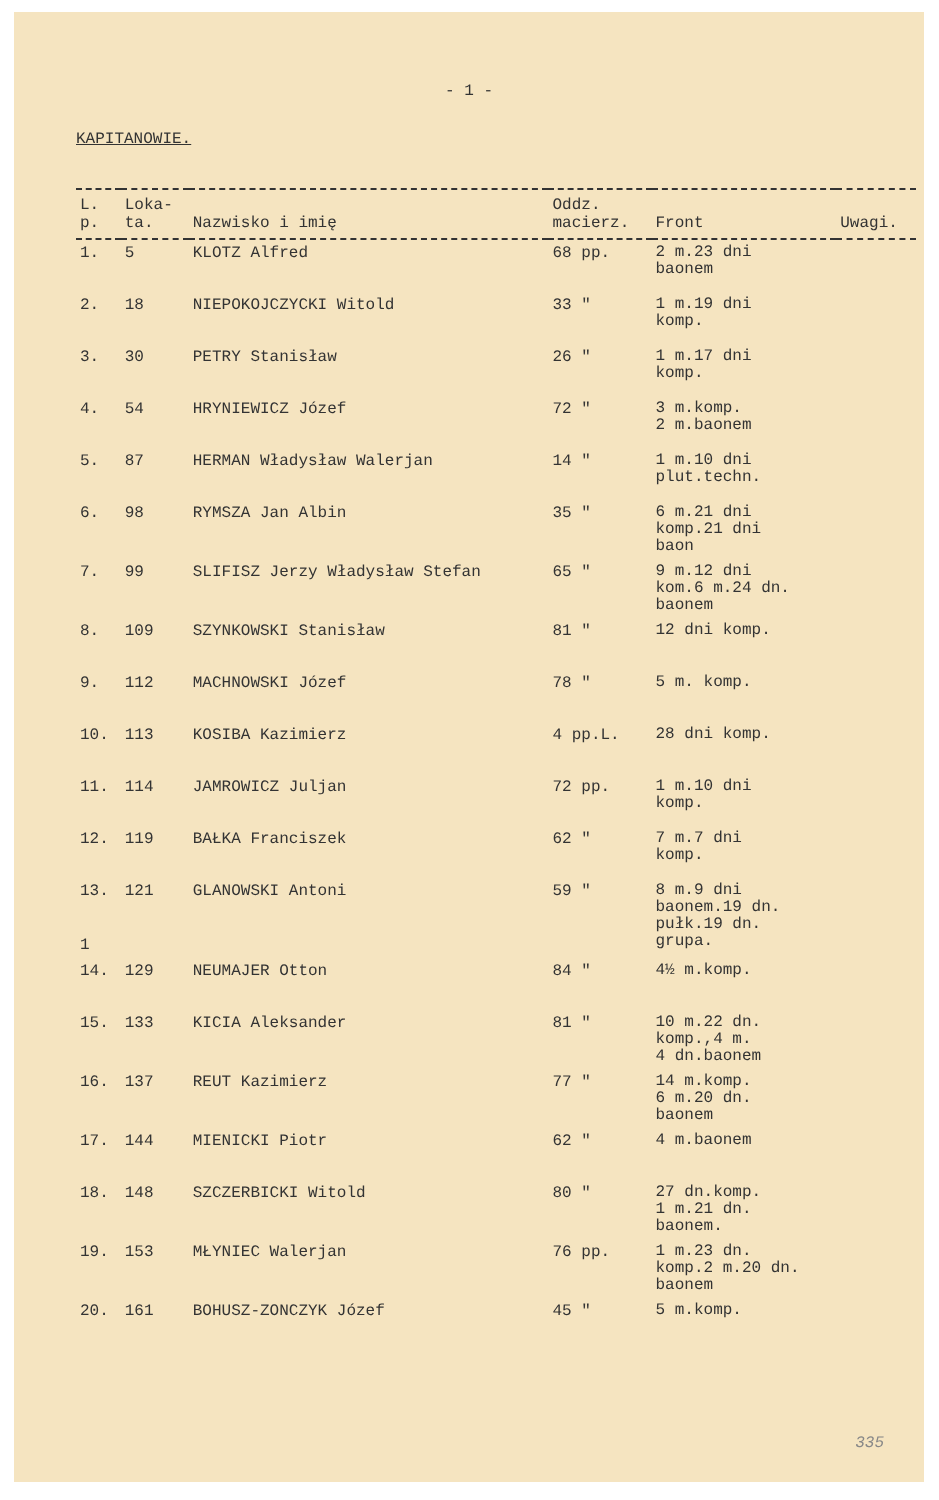- 1 -
KAPITANOWIE.
| L. p. | Loka- ta. | Nazwisko i imię | Oddz. macierz. | Front | Uwagi. |
| --- | --- | --- | --- | --- | --- |
| 1. | 5 | KLOTZ Alfred | 68 pp. | 2 m.23 dni baonem | |
| 2. | 18 | NIEPOKOJCZYCKI Witold | 33 " | 1 m.19 dni komp. | |
| 3. | 30 | PETRY Stanisław | 26 " | 1 m.17 dni komp. | |
| 4. | 54 | HRYNIEWICZ Józef | 72 " | 3 m.komp. 2 m.baonem | |
| 5. | 87 | HERMAN Władysław Walerjan | 14 " | 1 m.10 dni plut.techn. | |
| 6. | 98 | RYMSZA Jan Albin | 35 " | 6 m.21 dni komp.21 dni baon | |
| 7. | 99 | SLIFISZ Jerzy Władysław Stefan | 65 " | 9 m.12 dni kom.6 m.24 dn. baonem | |
| 8. | 109 | SZYNKOWSKI Stanisław | 81 " | 12 dni komp. | |
| 9. | 112 | MACHNOWSKI Józef | 78 " | 5 m. komp. | |
| 10. | 113 | KOSIBA Kazimierz | 4 pp.L. | 28 dni komp. | |
| 11. | 114 | JAMROWICZ Juljan | 72 pp. | 1 m.10 dni komp. | |
| 12. | 119 | BAŁKA Franciszek | 62 " | 7 m.7 dni komp. | |
| 13. 1 | 121 | GLANOWSKI Antoni | 59 " | 8 m.9 dni baonem.19 dn. pułk.19 dn. grupa. | |
| 14. | 129 | NEUMAJER Otton | 84 " | 4½ m.komp. | |
| 15. | 133 | KICIA Aleksander | 81 " | 10 m.22 dn. komp.,4 m. 4 dn.baonem | |
| 16. | 137 | REUT Kazimierz | 77 " | 14 m.komp. 6 m.20 dn. baonem | |
| 17. | 144 | MIENICKI Piotr | 62 " | 4 m.baonem | |
| 18. | 148 | SZCZERBICKI Witold | 80 " | 27 dn.komp. 1 m.21 dn. baonem. | |
| 19. | 153 | MŁYNIEC Walerjan | 76 pp. | 1 m.23 dn. komp.2 m.20 dn. baonem | |
| 20. | 161 | BOHUSZ-ZONCZYK Józef | 45 " | 5 m.komp. | |
335